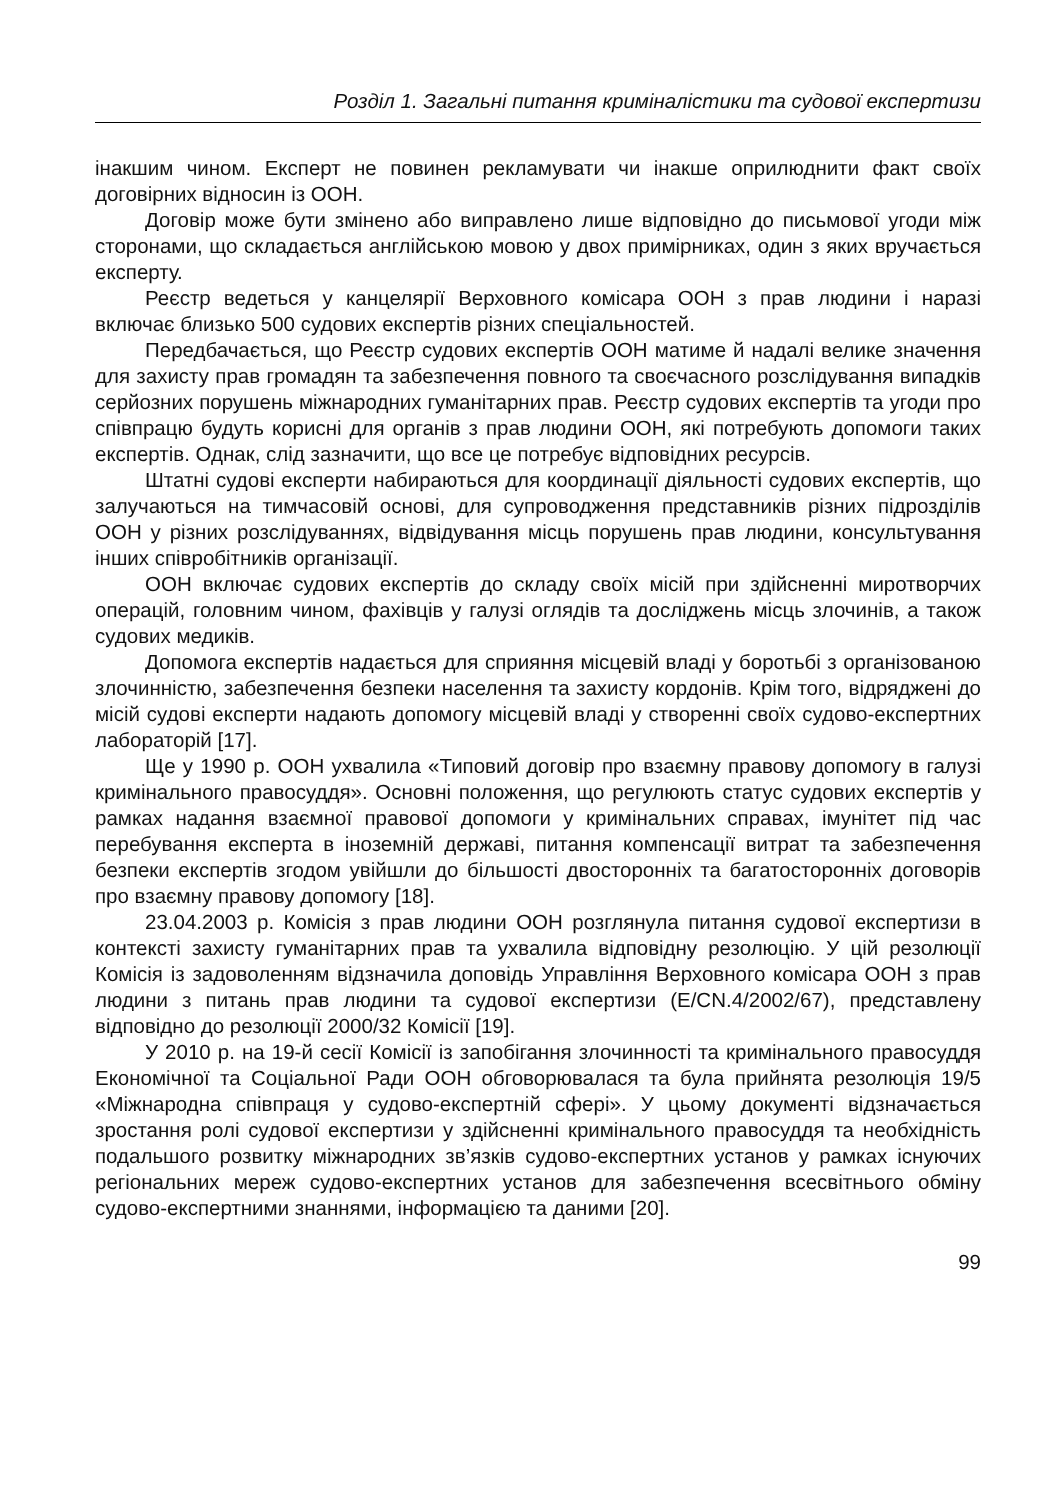Розділ 1. Загальні питання криміналістики та судової експертизи
інакшим чином. Експерт не повинен рекламувати чи інакше оприлюднити факт своїх договірних відносин із ООН.
Договір може бути змінено або виправлено лише відповідно до письмової угоди між сторонами, що складається англійською мовою у двох примірниках, один з яких вручається експерту.
Реєстр ведеться у канцелярії Верховного комісара ООН з прав людини і наразі включає близько 500 судових експертів різних спеціальностей.
Передбачається, що Реєстр судових експертів ООН матиме й надалі велике значення для захисту прав громадян та забезпечення повного та своєчасного розслідування випадків серйозних порушень міжнародних гуманітарних прав. Реєстр судових експертів та угоди про співпрацю будуть корисні для органів з прав людини ООН, які потребують допомоги таких експертів. Однак, слід зазначити, що все це потребує відповідних ресурсів.
Штатні судові експерти набираються для координації діяльності судових експертів, що залучаються на тимчасовій основі, для супроводження представників різних підрозділів ООН у різних розслідуваннях, відвідування місць порушень прав людини, консультування інших співробітників організації.
ООН включає судових експертів до складу своїх місій при здійсненні миротворчих операцій, головним чином, фахівців у галузі оглядів та досліджень місць злочинів, а також судових медиків.
Допомога експертів надається для сприяння місцевій владі у боротьбі з організованою злочинністю, забезпечення безпеки населення та захисту кордонів. Крім того, відряджені до місій судові експерти надають допомогу місцевій владі у створенні своїх судово-експертних лабораторій [17].
Ще у 1990 р. ООН ухвалила «Типовий договір про взаємну правову допомогу в галузі кримінального правосуддя». Основні положення, що регулюють статус судових експертів у рамках надання взаємної правової допомоги у кримінальних справах, імунітет під час перебування експерта в іноземній державі, питання компенсації витрат та забезпечення безпеки експертів згодом увійшли до більшості двосторонніх та багатосторонніх договорів про взаємну правову допомогу [18].
23.04.2003 р. Комісія з прав людини ООН розглянула питання судової експертизи в контексті захисту гуманітарних прав та ухвалила відповідну резолюцію. У цій резолюції Комісія із задоволенням відзначила доповідь Управління Верховного комісара ООН з прав людини з питань прав людини та судової експертизи (E/CN.4/2002/67), представлену відповідно до резолюції 2000/32 Комісії [19].
У 2010 р. на 19-й сесії Комісії із запобігання злочинності та кримінального правосуддя Економічної та Соціальної Ради ООН обговорювалася та була прийнята резолюція 19/5 «Міжнародна співпраця у судово-експертній сфері». У цьому документі відзначається зростання ролі судової експертизи у здійсненні кримінального правосуддя та необхідність подальшого розвитку міжнародних зв’язків судово-експертних установ у рамках існуючих регіональних мереж судово-експертних установ для забезпечення всесвітнього обміну судово-експертними знаннями, інформацією та даними [20].
99